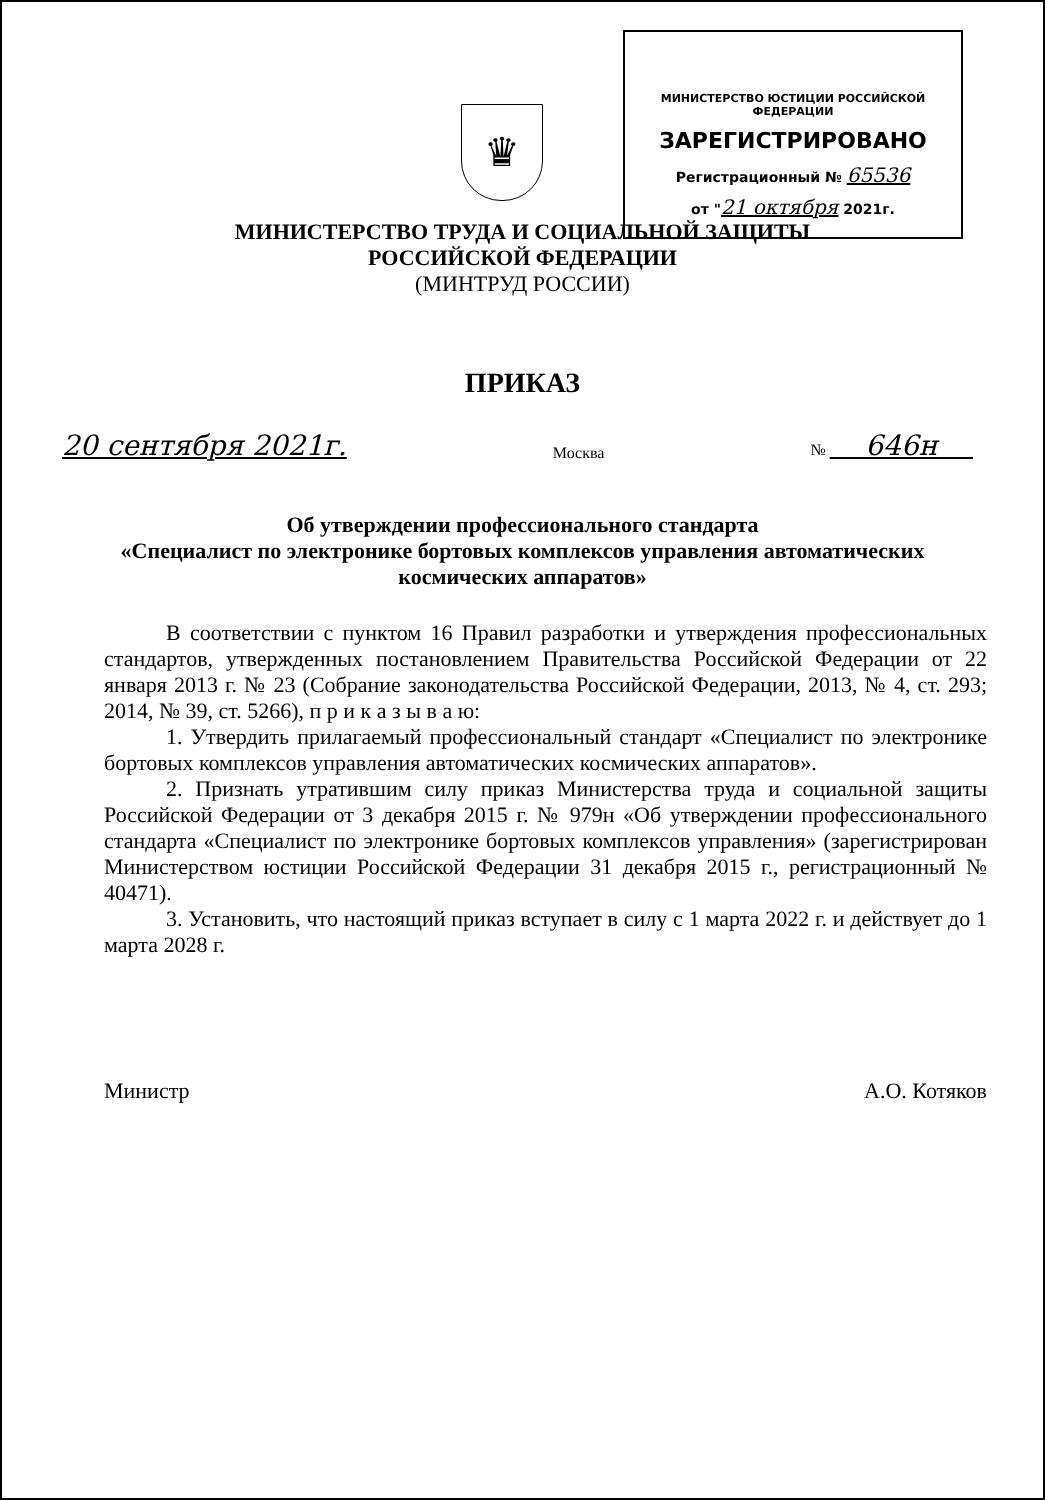♛
МИНИСТЕРСТВО ЮСТИЦИИ РОССИЙСКОЙ ФЕДЕРАЦИИ
ЗАРЕГИСТРИРОВАНО
Регистрационный № 65536
от "21 октября 2021г.
МИНИСТЕРСТВО ТРУДА И СОЦИАЛЬНОЙ ЗАЩИТЫ
РОССИЙСКОЙ ФЕДЕРАЦИИ
(МИНТРУД РОССИИ)
ПРИКАЗ
20 сентября 2021г. Москва № 646н
Об утверждении профессионального стандарта
«Специалист по электронике бортовых комплексов управления автоматических космических аппаратов»
В соответствии с пунктом 16 Правил разработки и утверждения профессиональных стандартов, утвержденных постановлением Правительства Российской Федерации от 22 января 2013 г. № 23 (Собрание законодательства Российской Федерации, 2013, № 4, ст. 293; 2014, № 39, ст. 5266), п р и к а з ы в а ю:
1. Утвердить прилагаемый профессиональный стандарт «Специалист по электронике бортовых комплексов управления автоматических космических аппаратов».
2. Признать утратившим силу приказ Министерства труда и социальной защиты Российской Федерации от 3 декабря 2015 г. № 979н «Об утверждении профессионального стандарта «Специалист по электронике бортовых комплексов управления» (зарегистрирован Министерством юстиции Российской Федерации 31 декабря 2015 г., регистрационный № 40471).
3. Установить, что настоящий приказ вступает в силу с 1 марта 2022 г. и действует до 1 марта 2028 г.
Министр А.О. Котяков